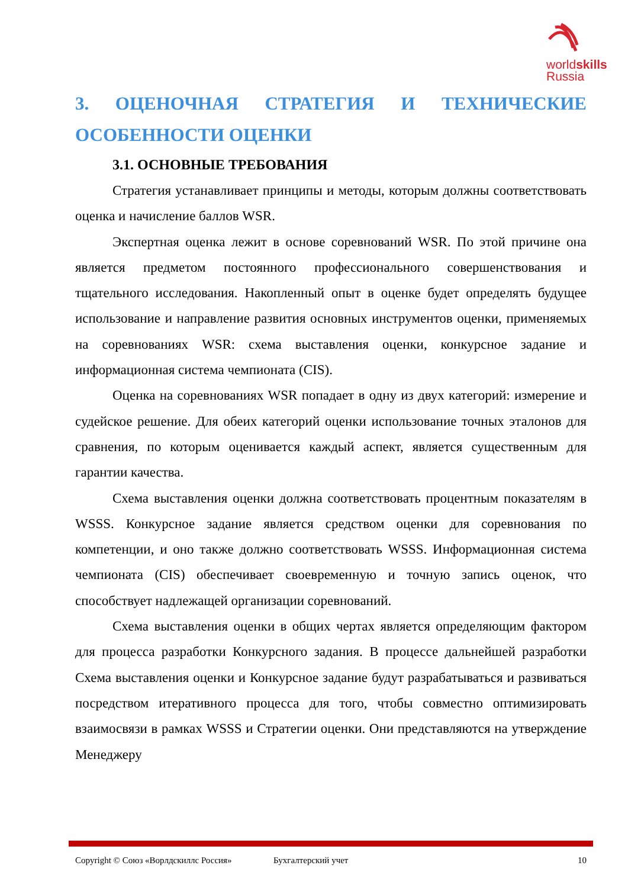worldskills
Russia
3. ОЦЕНОЧНАЯ СТРАТЕГИЯ И ТЕХНИЧЕСКИЕ ОСОБЕННОСТИ ОЦЕНКИ
3.1. ОСНОВНЫЕ ТРЕБОВАНИЯ
Стратегия устанавливает принципы и методы, которым должны соответствовать оценка и начисление баллов WSR.
Экспертная оценка лежит в основе соревнований WSR. По этой причине она является предметом постоянного профессионального совершенствования и тщательного исследования. Накопленный опыт в оценке будет определять будущее использование и направление развития основных инструментов оценки, применяемых на соревнованиях WSR: схема выставления оценки, конкурсное задание и информационная система чемпионата (CIS).
Оценка на соревнованиях WSR попадает в одну из двух категорий: измерение и судейское решение. Для обеих категорий оценки использование точных эталонов для сравнения, по которым оценивается каждый аспект, является существенным для гарантии качества.
Схема выставления оценки должна соответствовать процентным показателям в WSSS. Конкурсное задание является средством оценки для соревнования по компетенции, и оно также должно соответствовать WSSS. Информационная система чемпионата (CIS) обеспечивает своевременную и точную запись оценок, что способствует надлежащей организации соревнований.
Схема выставления оценки в общих чертах является определяющим фактором для процесса разработки Конкурсного задания. В процессе дальнейшей разработки Схема выставления оценки и Конкурсное задание будут разрабатываться и развиваться посредством итеративного процесса для того, чтобы совместно оптимизировать взаимосвязи в рамках WSSS и Стратегии оценки. Они представляются на утверждение Менеджеру
Copyright © Союз «Ворлдскиллс Россия» Бухгалтерский учет 10